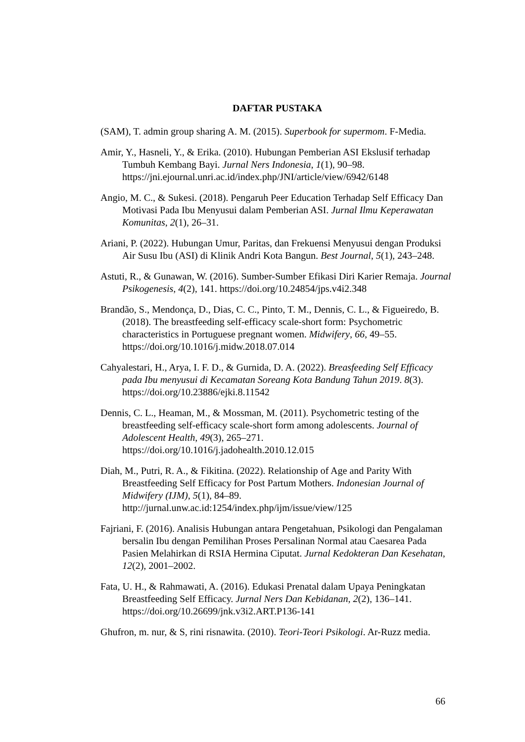DAFTAR PUSTAKA
(SAM), T. admin group sharing A. M. (2015). Superbook for supermom. F-Media.
Amir, Y., Hasneli, Y., & Erika. (2010). Hubungan Pemberian ASI Ekslusif terhadap Tumbuh Kembang Bayi. Jurnal Ners Indonesia, 1(1), 90–98. https://jni.ejournal.unri.ac.id/index.php/JNI/article/view/6942/6148
Angio, M. C., & Sukesi. (2018). Pengaruh Peer Education Terhadap Self Efficacy Dan Motivasi Pada Ibu Menyusui dalam Pemberian ASI. Jurnal Ilmu Keperawatan Komunitas, 2(1), 26–31.
Ariani, P. (2022). Hubungan Umur, Paritas, dan Frekuensi Menyusui dengan Produksi Air Susu Ibu (ASI) di Klinik Andri Kota Bangun. Best Journal, 5(1), 243–248.
Astuti, R., & Gunawan, W. (2016). Sumber-Sumber Efikasi Diri Karier Remaja. Journal Psikogenesis, 4(2), 141. https://doi.org/10.24854/jps.v4i2.348
Brandão, S., Mendonça, D., Dias, C. C., Pinto, T. M., Dennis, C. L., & Figueiredo, B. (2018). The breastfeeding self-efficacy scale-short form: Psychometric characteristics in Portuguese pregnant women. Midwifery, 66, 49–55. https://doi.org/10.1016/j.midw.2018.07.014
Cahyalestari, H., Arya, I. F. D., & Gurnida, D. A. (2022). Breasfeeding Self Efficacy pada Ibu menyusui di Kecamatan Soreang Kota Bandung Tahun 2019. 8(3). https://doi.org/10.23886/ejki.8.11542
Dennis, C. L., Heaman, M., & Mossman, M. (2011). Psychometric testing of the breastfeeding self-efficacy scale-short form among adolescents. Journal of Adolescent Health, 49(3), 265–271. https://doi.org/10.1016/j.jadohealth.2010.12.015
Diah, M., Putri, R. A., & Fikitina. (2022). Relationship of Age and Parity With Breastfeeding Self Efficacy for Post Partum Mothers. Indonesian Journal of Midwifery (IJM), 5(1), 84–89. http://jurnal.unw.ac.id:1254/index.php/ijm/issue/view/125
Fajriani, F. (2016). Analisis Hubungan antara Pengetahuan, Psikologi dan Pengalaman bersalin Ibu dengan Pemilihan Proses Persalinan Normal atau Caesarea Pada Pasien Melahirkan di RSIA Hermina Ciputat. Jurnal Kedokteran Dan Kesehatan, 12(2), 2001–2002.
Fata, U. H., & Rahmawati, A. (2016). Edukasi Prenatal dalam Upaya Peningkatan Breastfeeding Self Efficacy. Jurnal Ners Dan Kebidanan, 2(2), 136–141. https://doi.org/10.26699/jnk.v3i2.ART.P136-141
Ghufron, m. nur, & S, rini risnawita. (2010). Teori-Teori Psikologi. Ar-Ruzz media.
66